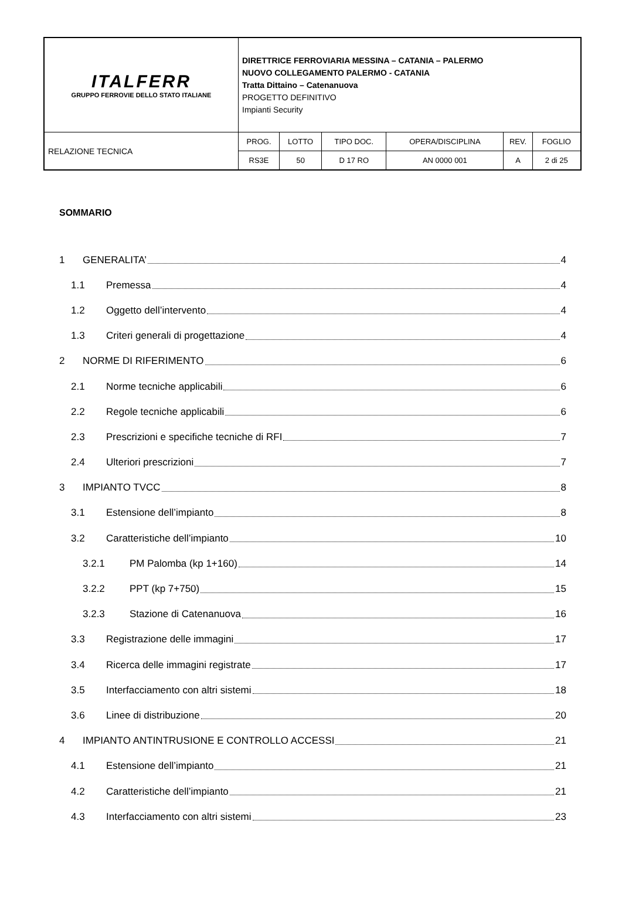| ITALFERR GRUPPO FERROVIE DELLO STATO ITALIANE | DIRETTRICE FERROVIARIA MESSINA – CATANIA – PALERMO NUOVO COLLEGAMENTO PALERMO - CATANIA Tratta Dittaino – Catenanuova PROGETTO DEFINITIVO Impianti Security | | | | | |
| RELAZIONE TECNICA | PROG. | LOTTO | TIPO DOC. | OPERA/DISCIPLINA | REV. | FOGLIO |
| | RS3E | 50 | D 17 RO | AN 0000 001 | A | 2 di 25 |
SOMMARIO
1 GENERALITA’ 4
1.1 Premessa 4
1.2 Oggetto dell’intervento 4
1.3 Criteri generali di progettazione 4
2 NORME DI RIFERIMENTO 6
2.1 Norme tecniche applicabili 6
2.2 Regole tecniche applicabili 6
2.3 Prescrizioni e specifiche tecniche di RFI 7
2.4 Ulteriori prescrizioni 7
3 IMPIANTO TVCC 8
3.1 Estensione dell’impianto 8
3.2 Caratteristiche dell’impianto 10
3.2.1 PM Palomba (kp 1+160) 14
3.2.2 PPT (kp 7+750) 15
3.2.3 Stazione di Catenanuova 16
3.3 Registrazione delle immagini 17
3.4 Ricerca delle immagini registrate 17
3.5 Interfacciamento con altri sistemi 18
3.6 Linee di distribuzione 20
4 IMPIANTO ANTINTRUSIONE E CONTROLLO ACCESSI 21
4.1 Estensione dell’impianto 21
4.2 Caratteristiche dell’impianto 21
4.3 Interfacciamento con altri sistemi 23